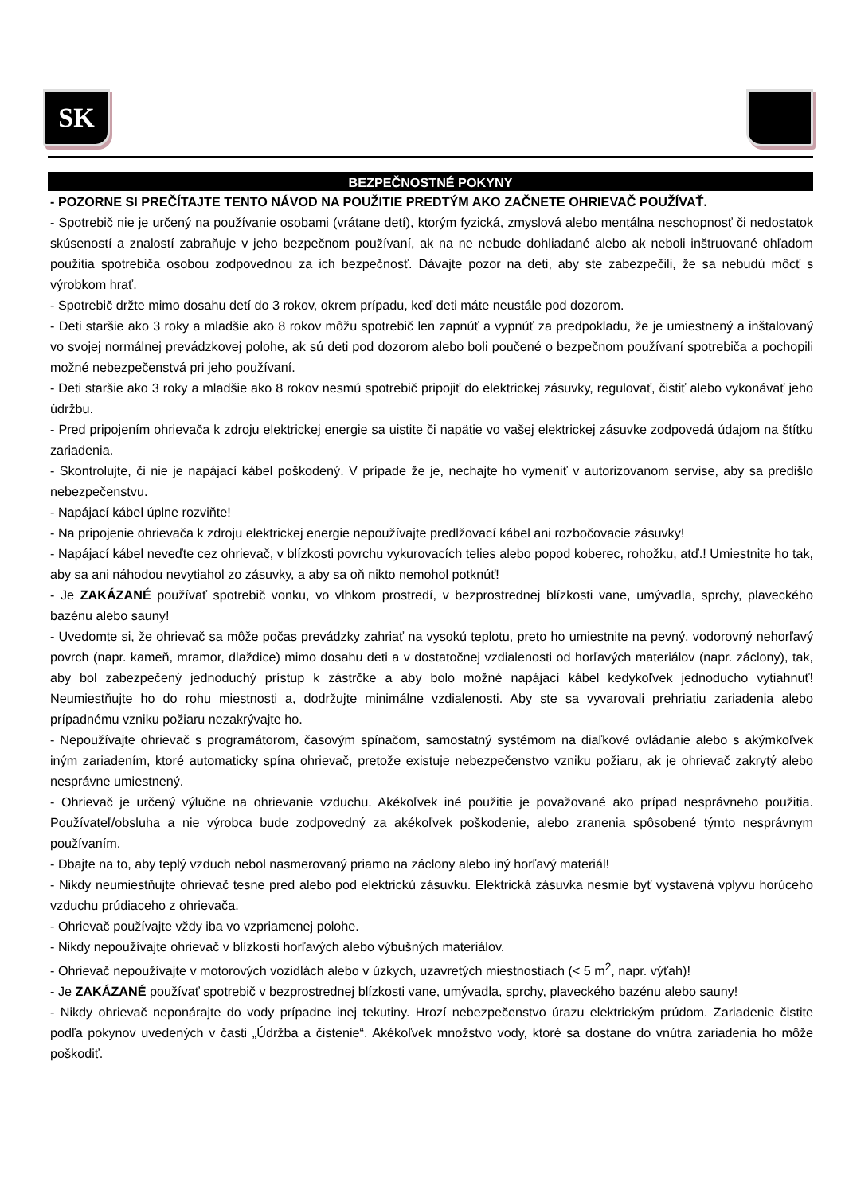SK
BEZPEČNOSTNÉ POKYNY
- POZORNE SI PREČÍTAJTE TENTO NÁVOD NA POUŽITIE PREDTÝM AKO ZAČNETE OHRIEVAČ POUŽÍVAŤ.
- Spotrebič nie je určený na používanie osobami (vrátane detí), ktorým fyzická, zmyslová alebo mentálna neschopnosť či nedostatok skúseností a znalostí zabraňuje v jeho bezpečnom používaní, ak na ne nebude dohliadané alebo ak neboli inštruované ohľadom použitia spotrebiča osobou zodpovednou za ich bezpečnosť. Dávajte pozor na deti, aby ste zabezpečili, že sa nebudú môcť s výrobkom hrať.
- Spotrebič držte mimo dosahu detí do 3 rokov, okrem prípadu, keď deti máte neustále pod dozorom.
- Deti staršie ako 3 roky a mladšie ako 8 rokov môžu spotrebič len zapnúť a vypnúť za predpokladu, že je umiestnený a inštalovaný vo svojej normálnej prevádzkovej polohe, ak sú deti pod dozorom alebo boli poučené o bezpečnom používaní spotrebiča a pochopili možné nebezpečenstvá pri jeho používaní.
- Deti staršie ako 3 roky a mladšie ako 8 rokov nesmú spotrebič pripojiť do elektrickej zásuvky, regulovať, čistiť alebo vykonávať jeho údržbu.
- Pred pripojením ohrievača k zdroju elektrickej energie sa uistite či napätie vo vašej elektrickej zásuvke zodpovedá údajom na štítku zariadenia.
- Skontrolujte, či nie je napájací kábel poškodený. V prípade že je, nechajte ho vymeniť v autorizovanom servise, aby sa predišlo nebezpečenstvu.
- Napájací kábel úplne rozviňte!
- Na pripojenie ohrievača k zdroju elektrickej energie nepoužívajte predlžovací kábel ani rozbočovacie zásuvky!
- Napájací kábel neveďte cez ohrievač, v blízkosti povrchu vykurovacích telies alebo popod koberec, rohožku, atď.! Umiestnite ho tak, aby sa ani náhodou nevytiahol zo zásuvky, a aby sa oň nikto nemohol potknúť!
- Je ZAKÁZANÉ používať spotrebič vonku, vo vlhkom prostredí, v bezprostrednej blízkosti vane, umývadla, sprchy, plaveckého bazénu alebo sauny!
- Uvedomte si, že ohrievač sa môže počas prevádzky zahriať na vysokú teplotu, preto ho umiestnite na pevný, vodorovný nehorľavý povrch (napr. kameň, mramor, dlaždice) mimo dosahu deti a v dostatočnej vzdialenosti od horľavých materiálov (napr. záclony), tak, aby bol zabezpečený jednoduchý prístup k zástrčke a aby bolo možné napájací kábel kedykoľvek jednoducho vytiahnuť! Neumiestňujte ho do rohu miestnosti a, dodržujte minimálne vzdialenosti. Aby ste sa vyvarovali prehriatiu zariadenia alebo prípadnému vzniku požiaru nezakrývajte ho.
- Nepoužívajte ohrievač s programátorom, časovým spínačom, samostatný systémom na diaľkové ovládanie alebo s akýmkoľvek iným zariadením, ktoré automaticky spína ohrievač, pretože existuje nebezpečenstvo vzniku požiaru, ak je ohrievač zakrytý alebo nesprávne umiestnený.
- Ohrievač je určený výlučne na ohrievanie vzduchu. Akékoľvek iné použitie je považované ako prípad nesprávneho použitia. Používateľ/obsluha a nie výrobca bude zodpovedný za akékoľvek poškodenie, alebo zranenia spôsobené týmto nesprávnym používaním.
- Dbajte na to, aby teplý vzduch nebol nasmerovaný priamo na záclony alebo iný horľavý materiál!
- Nikdy neumiestňujte ohrievač tesne pred alebo pod elektrickú zásuvku. Elektrická zásuvka nesmie byť vystavená vplyvu horúceho vzduchu prúdiaceho z ohrievača.
- Ohrievač používajte vždy iba vo vzpriamenej polohe.
- Nikdy nepoužívajte ohrievač v blízkosti horľavých alebo výbušných materiálov.
- Ohrievač nepoužívajte v motorových vozidlách alebo v úzkych, uzavretých miestnostiach (< 5 m<sup>2</sup>, napr. výťah)!
- Je ZAKÁZANÉ používať spotrebič v bezprostrednej blízkosti vane, umývadla, sprchy, plaveckého bazénu alebo sauny!
- Nikdy ohrievač neponárajte do vody prípadne inej tekutiny. Hrozí nebezpečenstvo úrazu elektrickým prúdom. Zariadenie čistite podľa pokynov uvedených v časti „Údržba a čistenie“. Akékoľvek množstvo vody, ktoré sa dostane do vnútra zariadenia ho môže poškodiť.